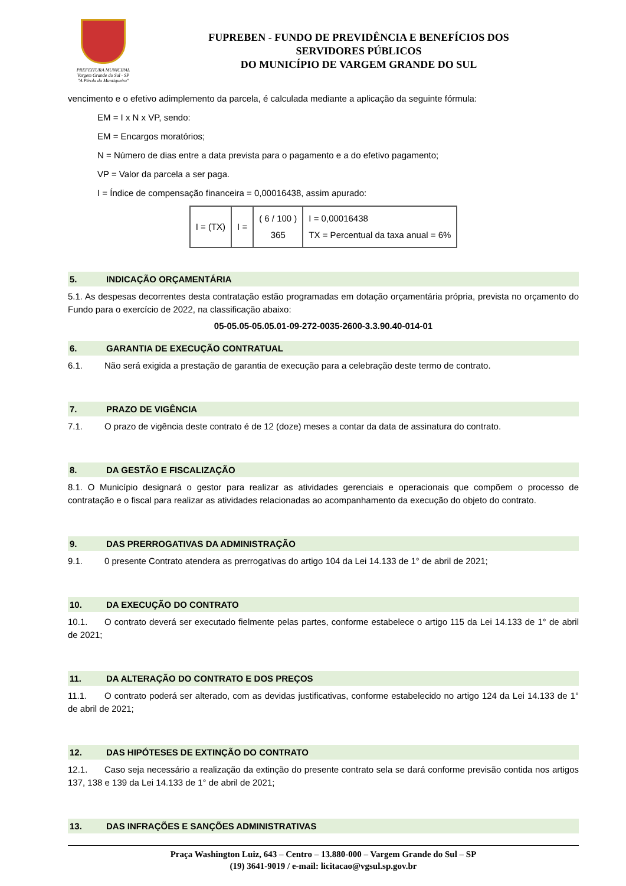PREFEITURA MUNICIPAL
Vargem Grande do Sul - SP
"A Pérola da Mantiqueira"
FUPREBEN - FUNDO DE PREVIDÊNCIA E BENEFÍCIOS DOS
SERVIDORES PÚBLICOS
DO MUNICÍPIO DE VARGEM GRANDE DO SUL
vencimento e o efetivo adimplemento da parcela, é calculada mediante a aplicação da seguinte fórmula:
EM = I x N x VP, sendo:
EM = Encargos moratórios;
N = Número de dias entre a data prevista para o pagamento e a do efetivo pagamento;
VP = Valor da parcela a ser paga.
I = Índice de compensação financeira = 0,00016438, assim apurado:
| I = (TX) | I = | ( 6 / 100 ) 365 | I = 0,00016438 TX = Percentual da taxa anual = 6% |
5. INDICAÇÃO ORÇAMENTÁRIA
5.1. As despesas decorrentes desta contratação estão programadas em dotação orçamentária própria, prevista no orçamento do Fundo para o exercício de 2022, na classificação abaixo:
05-05.05-05.05.01-09-272-0035-2600-3.3.90.40-014-01
6. GARANTIA DE EXECUÇÃO CONTRATUAL
6.1. Não será exigida a prestação de garantia de execução para a celebração deste termo de contrato.
7. PRAZO DE VIGÊNCIA
7.1. O prazo de vigência deste contrato é de 12 (doze) meses a contar da data de assinatura do contrato.
8. DA GESTÃO E FISCALIZAÇÃO
8.1. O Município designará o gestor para realizar as atividades gerenciais e operacionais que compõem o processo de contratação e o fiscal para realizar as atividades relacionadas ao acompanhamento da execução do objeto do contrato.
9. DAS PRERROGATIVAS DA ADMINISTRAÇÃO
9.1. 0 presente Contrato atendera as prerrogativas do artigo 104 da Lei 14.133 de 1° de abril de 2021;
10. DA EXECUÇÃO DO CONTRATO
10.1. O contrato deverá ser executado fielmente pelas partes, conforme estabelece o artigo 115 da Lei 14.133 de 1° de abril de 2021;
11. DA ALTERAÇÃO DO CONTRATO E DOS PREÇOS
11.1. O contrato poderá ser alterado, com as devidas justificativas, conforme estabelecido no artigo 124 da Lei 14.133 de 1° de abril de 2021;
12. DAS HIPÓTESES DE EXTINÇÃO DO CONTRATO
12.1. Caso seja necessário a realização da extinção do presente contrato sela se dará conforme previsão contida nos artigos 137, 138 e 139 da Lei 14.133 de 1° de abril de 2021;
13. DAS INFRAÇÕES E SANÇÕES ADMINISTRATIVAS
Praça Washington Luiz, 643 – Centro – 13.880-000 – Vargem Grande do Sul – SP
(19) 3641-9019 / e-mail: licitacao@vgsul.sp.gov.br